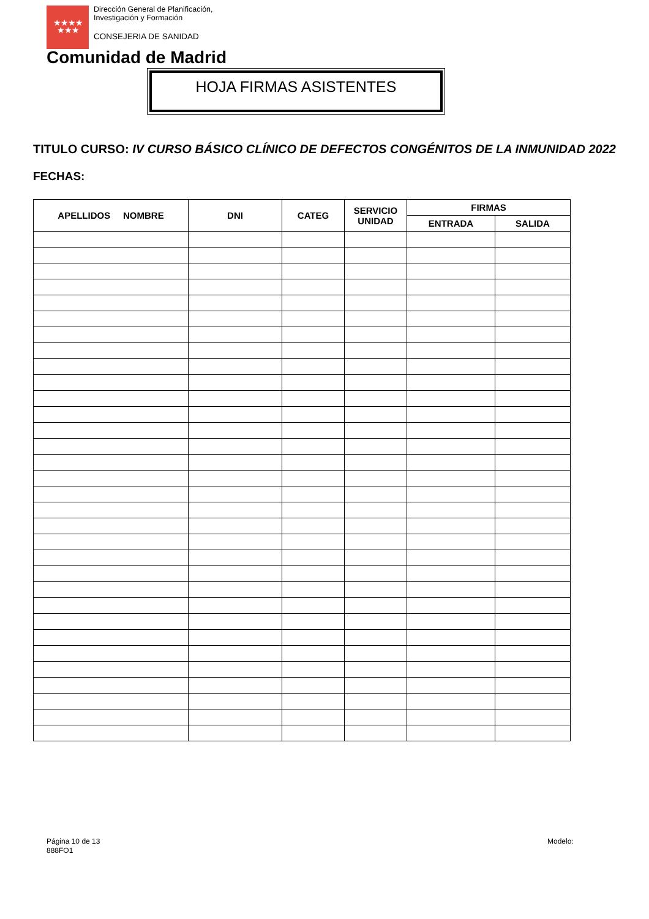★★★★
★★★
Dirección General de Planificación,
Investigación y Formación
CONSEJERIA DE SANIDAD
Comunidad de Madrid
HOJA FIRMAS ASISTENTES
TITULO CURSO: IV CURSO BÁSICO CLÍNICO DE DEFECTOS CONGÉNITOS DE LA INMUNIDAD 2022
FECHAS:
| APELLIDOS NOMBRE | DNI | CATEG | SERVICIO UNIDAD | FIRMAS | |
| --- | --- | --- | --- | --- | --- |
| | | | | ENTRADA | SALIDA |
Página 10 de 13
888FO1
Modelo: